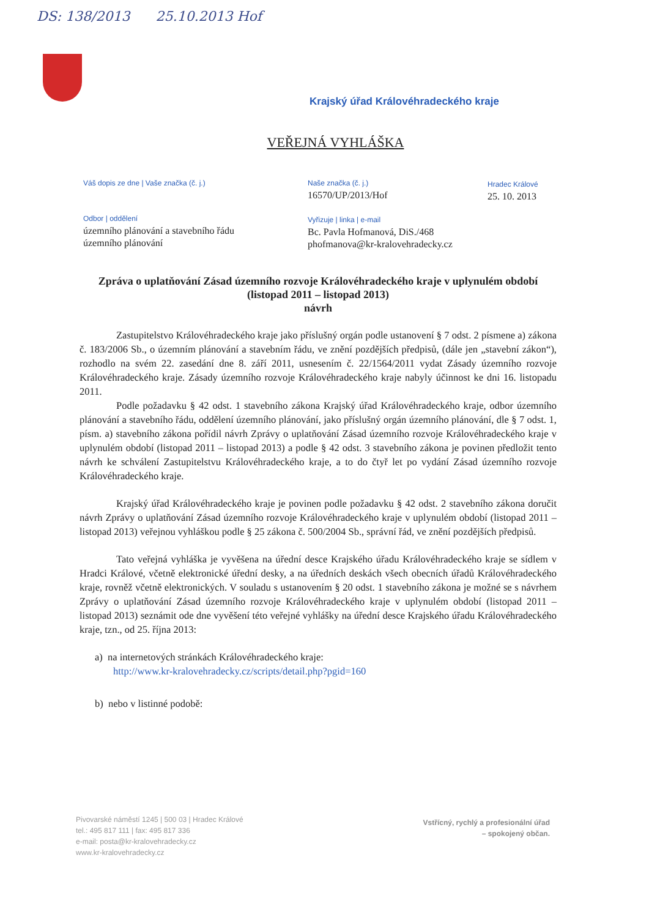DS: 138/2013 25.10.2013 Hof
Krajský úřad Královéhradeckého kraje
VEŘEJNÁ VYHLÁŠKA
Váš dopis ze dne | Vaše značka (č. j.)
Naše značka (č. j.)
16570/UP/2013/Hof
Hradec Králové
25. 10. 2013
Odbor | oddělení
územního plánování a stavebního řádu
územního plánování
Vyřizuje | linka | e-mail
Bc. Pavla Hofmanová, DiS./468
phofmanova@kr-kralovehradecky.cz
Zpráva o uplatňování Zásad územního rozvoje Královéhradeckého kraje v uplynulém období (listopad 2011 – listopad 2013)
návrh
Zastupitelstvo Královéhradeckého kraje jako příslušný orgán podle ustanovení § 7 odst. 2 písmene a) zákona č. 183/2006 Sb., o územním plánování a stavebním řádu, ve znění pozdějších předpisů, (dále jen „stavební zákon“), rozhodlo na svém 22. zasedání dne 8. září 2011, usnesením č. 22/1564/2011 vydat Zásady územního rozvoje Královéhradeckého kraje. Zásady územního rozvoje Královéhradeckého kraje nabyly účinnost ke dni 16. listopadu 2011.
Podle požadavku § 42 odst. 1 stavebního zákona Krajský úřad Královéhradeckého kraje, odbor územního plánování a stavebního řádu, oddělení územního plánování, jako příslušný orgán územního plánování, dle § 7 odst. 1, písm. a) stavebního zákona pořídil návrh Zprávy o uplatňování Zásad územního rozvoje Královéhradeckého kraje v uplynulém období (listopad 2011 – listopad 2013) a podle § 42 odst. 3 stavebního zákona je povinen předložit tento návrh ke schválení Zastupitelstvu Královéhradeckého kraje, a to do čtyř let po vydání Zásad územního rozvoje Královéhradeckého kraje.
Krajský úřad Královéhradeckého kraje je povinen podle požadavku § 42 odst. 2 stavebního zákona doručit návrh Zprávy o uplatňování Zásad územního rozvoje Královéhradeckého kraje v uplynulém období (listopad 2011 – listopad 2013) veřejnou vyhláškou podle § 25 zákona č. 500/2004 Sb., správní řád, ve znění pozdějších předpisů.
Tato veřejná vyhláška je vyvěšena na úřední desce Krajského úřadu Královéhradeckého kraje se sídlem v Hradci Králové, včetně elektronické úřední desky, a na úředních deskách všech obecních úřadů Královéhradeckého kraje, rovněž včetně elektronických. V souladu s ustanovením § 20 odst. 1 stavebního zákona je možné se s návrhem Zprávy o uplatňování Zásad územního rozvoje Královéhradeckého kraje v uplynulém období (listopad 2011 – listopad 2013) seznámit ode dne vyvěšení této veřejné vyhlášky na úřední desce Krajského úřadu Královéhradeckého kraje, tzn., od 25. října 2013:
a) na internetových stránkách Královéhradeckého kraje:
http://www.kr-kralovehradecky.cz/scripts/detail.php?pgid=160
b) nebo v listinné podobě:
Pivovarské náměstí 1245 | 500 03 | Hradec Králové
tel.: 495 817 111 | fax: 495 817 336
e-mail: posta@kr-kralovehradecky.cz
www.kr-kralovehradecky.cz
Vstřícný, rychlý a profesionální úřad
– spokojený občan.